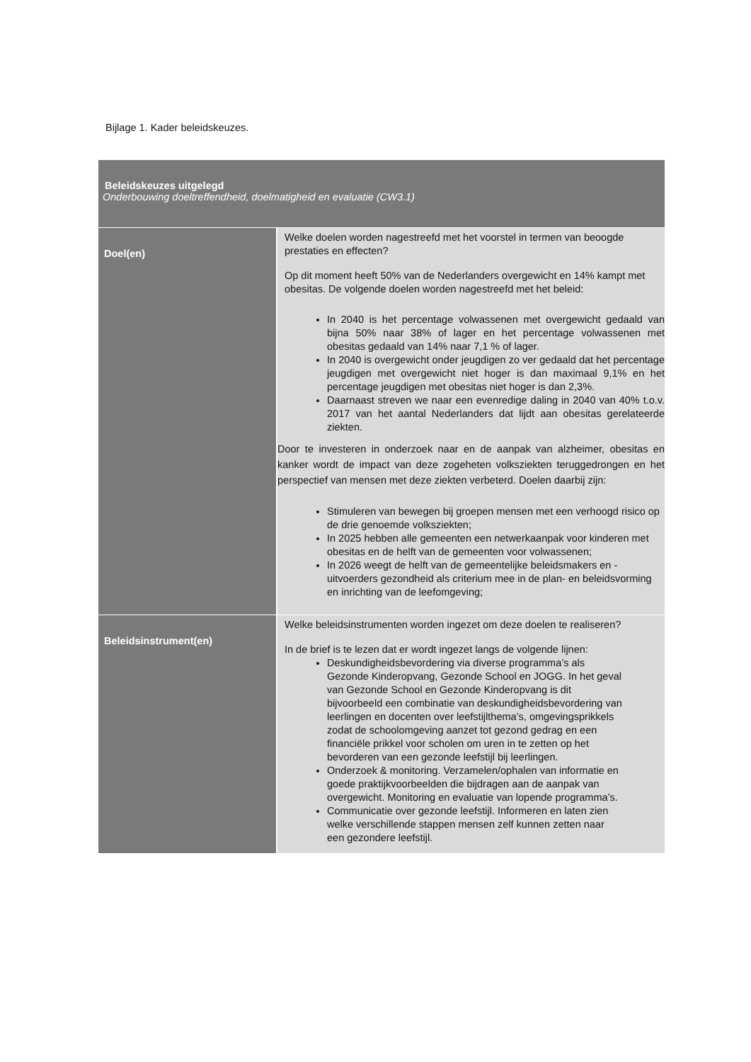Bijlage 1. Kader beleidskeuzes.
| Beleidskeuzes uitgelegd Onderbouwing doeltreffendheid, doelmatigheid en evaluatie (CW3.1) | |
| Doel(en) | Welke doelen worden nagestreefd met het voorstel in termen van beoogde prestaties en effecten? Op dit moment heeft 50% van de Nederlanders overgewicht en 14% kampt met obesitas. De volgende doelen worden nagestreefd met het beleid: In 2040 is het percentage volwassenen met overgewicht gedaald van bijna 50% naar 38% of lager en het percentage volwassenen met obesitas gedaald van 14% naar 7,1 % of lager. In 2040 is overgewicht onder jeugdigen zo ver gedaald dat het percentage jeugdigen met overgewicht niet hoger is dan maximaal 9,1% en het percentage jeugdigen met obesitas niet hoger is dan 2,3%. Daarnaast streven we naar een evenredige daling in 2040 van 40% t.o.v. 2017 van het aantal Nederlanders dat lijdt aan obesitas gerelateerde ziekten. Door te investeren in onderzoek naar en de aanpak van alzheimer, obesitas en kanker wordt de impact van deze zogeheten volksziekten teruggedrongen en het perspectief van mensen met deze ziekten verbeterd. Doelen daarbij zijn: Stimuleren van bewegen bij groepen mensen met een verhoogd risico op de drie genoemde volksziekten; In 2025 hebben alle gemeenten een netwerkaanpak voor kinderen met obesitas en de helft van de gemeenten voor volwassenen; In 2026 weegt de helft van de gemeentelijke beleidsmakers en -uitvoerders gezondheid als criterium mee in de plan- en beleidsvorming en inrichting van de leefomgeving; |
| Beleidsinstrument(en) | Welke beleidsinstrumenten worden ingezet om deze doelen te realiseren? In de brief is te lezen dat er wordt ingezet langs de volgende lijnen: Deskundigheidsbevordering via diverse programma’s als Gezonde Kinderopvang, Gezonde School en JOGG. In het geval van Gezonde School en Gezonde Kinderopvang is dit bijvoorbeeld een combinatie van deskundigheidsbevordering van leerlingen en docenten over leefstijlthema’s, omgevingsprikkels zodat de schoolomgeving aanzet tot gezond gedrag en een financiële prikkel voor scholen om uren in te zetten op het bevorderen van een gezonde leefstijl bij leerlingen. Onderzoek & monitoring. Verzamelen/ophalen van informatie en goede praktijkvoorbeelden die bijdragen aan de aanpak van overgewicht. Monitoring en evaluatie van lopende programma’s. Communicatie over gezonde leefstijl. Informeren en laten zien welke verschillende stappen mensen zelf kunnen zetten naar een gezondere leefstijl. |